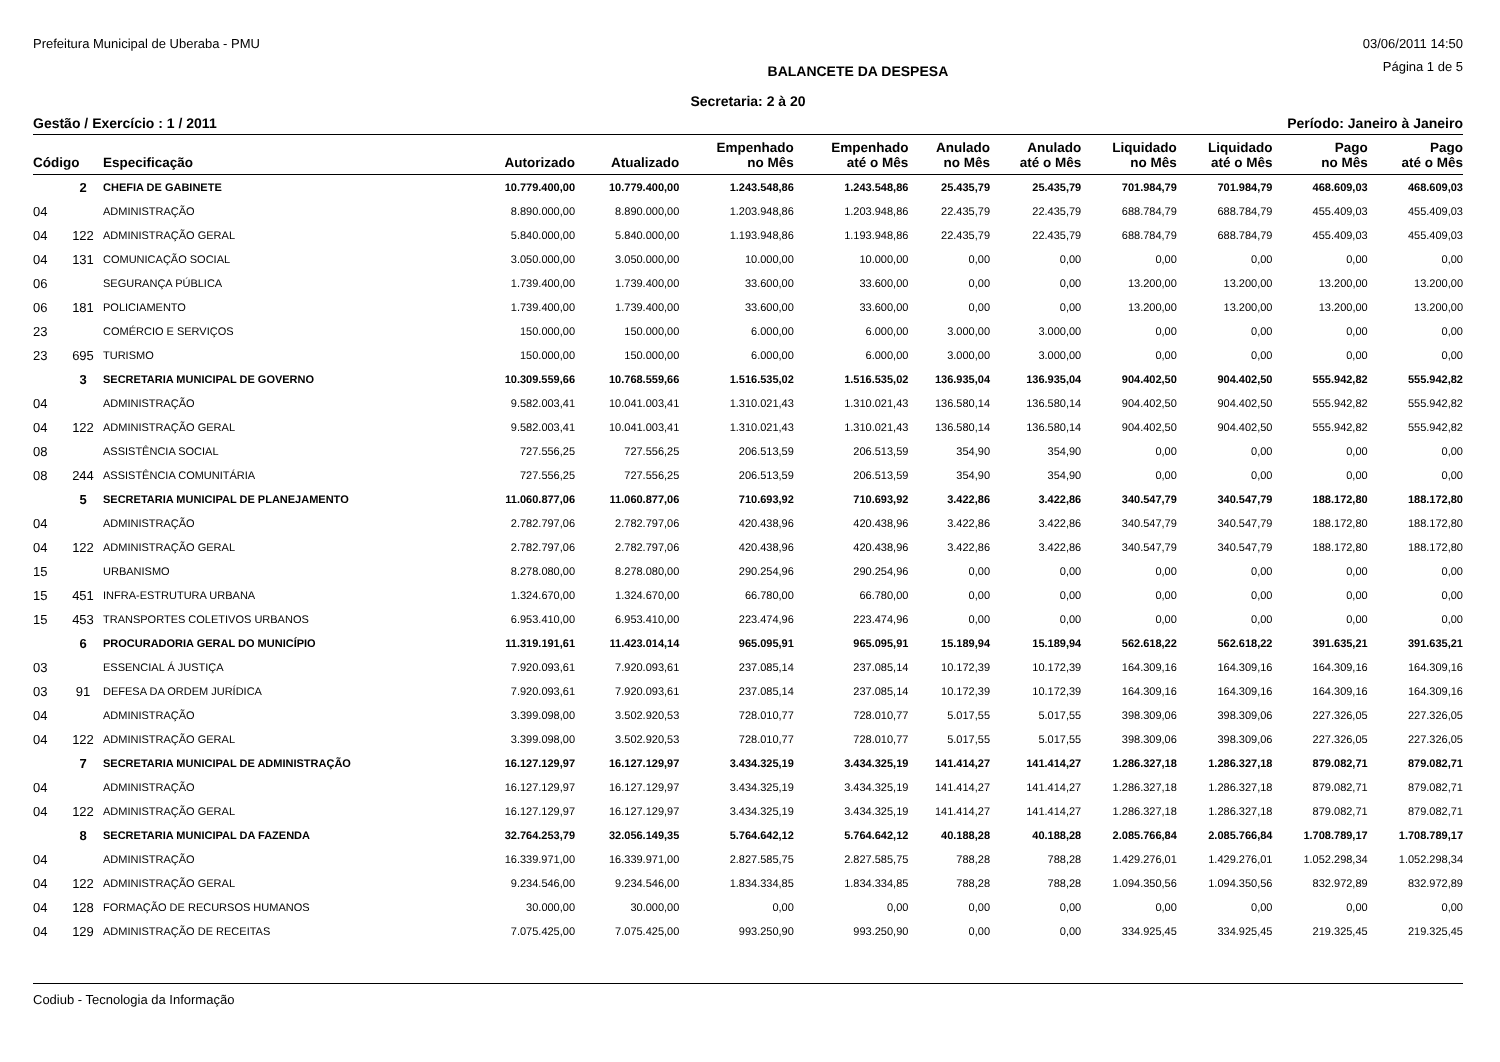Prefeitura Municipal de Uberaba - PMU 03/06/2011 14:50
BALANCETE DA DESPESA Página 1 de 5
Secretaria: 2 à 20
Gestão / Exercício : 1 / 2011 Período: Janeiro à Janeiro
| Código | | Especificação | Autorizado | Atualizado | Empenhado no Mês | Empenhado até o Mês | Anulado no Mês | Anulado até o Mês | Liquidado no Mês | Liquidado até o Mês | Pago no Mês | Pago até o Mês |
| --- | --- | --- | --- | --- | --- | --- | --- | --- | --- | --- | --- | --- |
| | 2 | CHEFIA DE GABINETE | 10.779.400,00 | 10.779.400,00 | 1.243.548,86 | 1.243.548,86 | 25.435,79 | 25.435,79 | 701.984,79 | 701.984,79 | 468.609,03 | 468.609,03 |
| 04 | | ADMINISTRAÇÃO | 8.890.000,00 | 8.890.000,00 | 1.203.948,86 | 1.203.948,86 | 22.435,79 | 22.435,79 | 688.784,79 | 688.784,79 | 455.409,03 | 455.409,03 |
| 04 | 122 | ADMINISTRAÇÃO GERAL | 5.840.000,00 | 5.840.000,00 | 1.193.948,86 | 1.193.948,86 | 22.435,79 | 22.435,79 | 688.784,79 | 688.784,79 | 455.409,03 | 455.409,03 |
| 04 | 131 | COMUNICAÇÃO SOCIAL | 3.050.000,00 | 3.050.000,00 | 10.000,00 | 10.000,00 | 0,00 | 0,00 | 0,00 | 0,00 | 0,00 | 0,00 |
| 06 | | SEGURANÇA PÚBLICA | 1.739.400,00 | 1.739.400,00 | 33.600,00 | 33.600,00 | 0,00 | 0,00 | 13.200,00 | 13.200,00 | 13.200,00 | 13.200,00 |
| 06 | 181 | POLICIAMENTO | 1.739.400,00 | 1.739.400,00 | 33.600,00 | 33.600,00 | 0,00 | 0,00 | 13.200,00 | 13.200,00 | 13.200,00 | 13.200,00 |
| 23 | | COMÉRCIO E SERVIÇOS | 150.000,00 | 150.000,00 | 6.000,00 | 6.000,00 | 3.000,00 | 3.000,00 | 0,00 | 0,00 | 0,00 | 0,00 |
| 23 | 695 | TURISMO | 150.000,00 | 150.000,00 | 6.000,00 | 6.000,00 | 3.000,00 | 3.000,00 | 0,00 | 0,00 | 0,00 | 0,00 |
| | 3 | SECRETARIA MUNICIPAL DE GOVERNO | 10.309.559,66 | 10.768.559,66 | 1.516.535,02 | 1.516.535,02 | 136.935,04 | 136.935,04 | 904.402,50 | 904.402,50 | 555.942,82 | 555.942,82 |
| 04 | | ADMINISTRAÇÃO | 9.582.003,41 | 10.041.003,41 | 1.310.021,43 | 1.310.021,43 | 136.580,14 | 136.580,14 | 904.402,50 | 904.402,50 | 555.942,82 | 555.942,82 |
| 04 | 122 | ADMINISTRAÇÃO GERAL | 9.582.003,41 | 10.041.003,41 | 1.310.021,43 | 1.310.021,43 | 136.580,14 | 136.580,14 | 904.402,50 | 904.402,50 | 555.942,82 | 555.942,82 |
| 08 | | ASSISTÊNCIA SOCIAL | 727.556,25 | 727.556,25 | 206.513,59 | 206.513,59 | 354,90 | 354,90 | 0,00 | 0,00 | 0,00 | 0,00 |
| 08 | 244 | ASSISTÊNCIA COMUNITÁRIA | 727.556,25 | 727.556,25 | 206.513,59 | 206.513,59 | 354,90 | 354,90 | 0,00 | 0,00 | 0,00 | 0,00 |
| | 5 | SECRETARIA MUNICIPAL DE PLANEJAMENTO | 11.060.877,06 | 11.060.877,06 | 710.693,92 | 710.693,92 | 3.422,86 | 3.422,86 | 340.547,79 | 340.547,79 | 188.172,80 | 188.172,80 |
| 04 | | ADMINISTRAÇÃO | 2.782.797,06 | 2.782.797,06 | 420.438,96 | 420.438,96 | 3.422,86 | 3.422,86 | 340.547,79 | 340.547,79 | 188.172,80 | 188.172,80 |
| 04 | 122 | ADMINISTRAÇÃO GERAL | 2.782.797,06 | 2.782.797,06 | 420.438,96 | 420.438,96 | 3.422,86 | 3.422,86 | 340.547,79 | 340.547,79 | 188.172,80 | 188.172,80 |
| 15 | | URBANISMO | 8.278.080,00 | 8.278.080,00 | 290.254,96 | 290.254,96 | 0,00 | 0,00 | 0,00 | 0,00 | 0,00 | 0,00 |
| 15 | 451 | INFRA-ESTRUTURA URBANA | 1.324.670,00 | 1.324.670,00 | 66.780,00 | 66.780,00 | 0,00 | 0,00 | 0,00 | 0,00 | 0,00 | 0,00 |
| 15 | 453 | TRANSPORTES COLETIVOS URBANOS | 6.953.410,00 | 6.953.410,00 | 223.474,96 | 223.474,96 | 0,00 | 0,00 | 0,00 | 0,00 | 0,00 | 0,00 |
| | 6 | PROCURADORIA GERAL DO MUNICÍPIO | 11.319.191,61 | 11.423.014,14 | 965.095,91 | 965.095,91 | 15.189,94 | 15.189,94 | 562.618,22 | 562.618,22 | 391.635,21 | 391.635,21 |
| 03 | | ESSENCIAL Á JUSTIÇA | 7.920.093,61 | 7.920.093,61 | 237.085,14 | 237.085,14 | 10.172,39 | 10.172,39 | 164.309,16 | 164.309,16 | 164.309,16 | 164.309,16 |
| 03 | 91 | DEFESA DA ORDEM JURÍDICA | 7.920.093,61 | 7.920.093,61 | 237.085,14 | 237.085,14 | 10.172,39 | 10.172,39 | 164.309,16 | 164.309,16 | 164.309,16 | 164.309,16 |
| 04 | | ADMINISTRAÇÃO | 3.399.098,00 | 3.502.920,53 | 728.010,77 | 728.010,77 | 5.017,55 | 5.017,55 | 398.309,06 | 398.309,06 | 227.326,05 | 227.326,05 |
| 04 | 122 | ADMINISTRAÇÃO GERAL | 3.399.098,00 | 3.502.920,53 | 728.010,77 | 728.010,77 | 5.017,55 | 5.017,55 | 398.309,06 | 398.309,06 | 227.326,05 | 227.326,05 |
| | 7 | SECRETARIA MUNICIPAL DE ADMINISTRAÇÃO | 16.127.129,97 | 16.127.129,97 | 3.434.325,19 | 3.434.325,19 | 141.414,27 | 141.414,27 | 1.286.327,18 | 1.286.327,18 | 879.082,71 | 879.082,71 |
| 04 | | ADMINISTRAÇÃO | 16.127.129,97 | 16.127.129,97 | 3.434.325,19 | 3.434.325,19 | 141.414,27 | 141.414,27 | 1.286.327,18 | 1.286.327,18 | 879.082,71 | 879.082,71 |
| 04 | 122 | ADMINISTRAÇÃO GERAL | 16.127.129,97 | 16.127.129,97 | 3.434.325,19 | 3.434.325,19 | 141.414,27 | 141.414,27 | 1.286.327,18 | 1.286.327,18 | 879.082,71 | 879.082,71 |
| | 8 | SECRETARIA MUNICIPAL DA FAZENDA | 32.764.253,79 | 32.056.149,35 | 5.764.642,12 | 5.764.642,12 | 40.188,28 | 40.188,28 | 2.085.766,84 | 2.085.766,84 | 1.708.789,17 | 1.708.789,17 |
| 04 | | ADMINISTRAÇÃO | 16.339.971,00 | 16.339.971,00 | 2.827.585,75 | 2.827.585,75 | 788,28 | 788,28 | 1.429.276,01 | 1.429.276,01 | 1.052.298,34 | 1.052.298,34 |
| 04 | 122 | ADMINISTRAÇÃO GERAL | 9.234.546,00 | 9.234.546,00 | 1.834.334,85 | 1.834.334,85 | 788,28 | 788,28 | 1.094.350,56 | 1.094.350,56 | 832.972,89 | 832.972,89 |
| 04 | 128 | FORMAÇÃO DE RECURSOS HUMANOS | 30.000,00 | 30.000,00 | 0,00 | 0,00 | 0,00 | 0,00 | 0,00 | 0,00 | 0,00 | 0,00 |
| 04 | 129 | ADMINISTRAÇÃO DE RECEITAS | 7.075.425,00 | 7.075.425,00 | 993.250,90 | 993.250,90 | 0,00 | 0,00 | 334.925,45 | 334.925,45 | 219.325,45 | 219.325,45 |
Codiub - Tecnologia da Informação